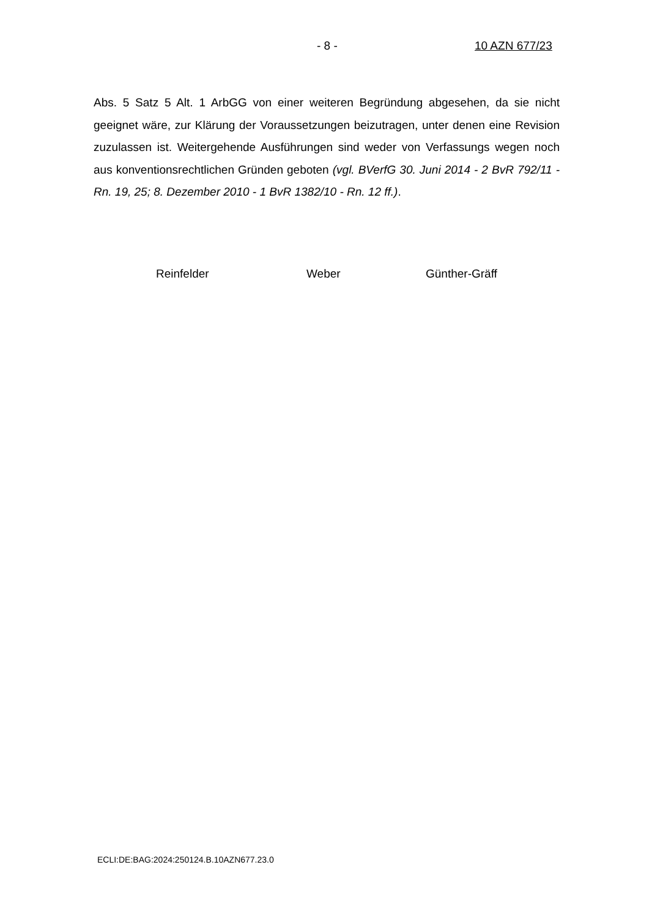- 8 - 10 AZN 677/23
Abs. 5 Satz 5 Alt. 1 ArbGG von einer weiteren Begründung abgesehen, da sie nicht geeignet wäre, zur Klärung der Voraussetzungen beizutragen, unter denen eine Revision zuzulassen ist. Weitergehende Ausführungen sind weder von Verfassungs wegen noch aus konventionsrechtlichen Gründen geboten (vgl. BVerfG 30. Juni 2014 - 2 BvR 792/11 - Rn. 19, 25; 8. Dezember 2010 - 1 BvR 1382/10 - Rn. 12 ff.).
Reinfelder Weber Günther-Gräff
ECLI:DE:BAG:2024:250124.B.10AZN677.23.0